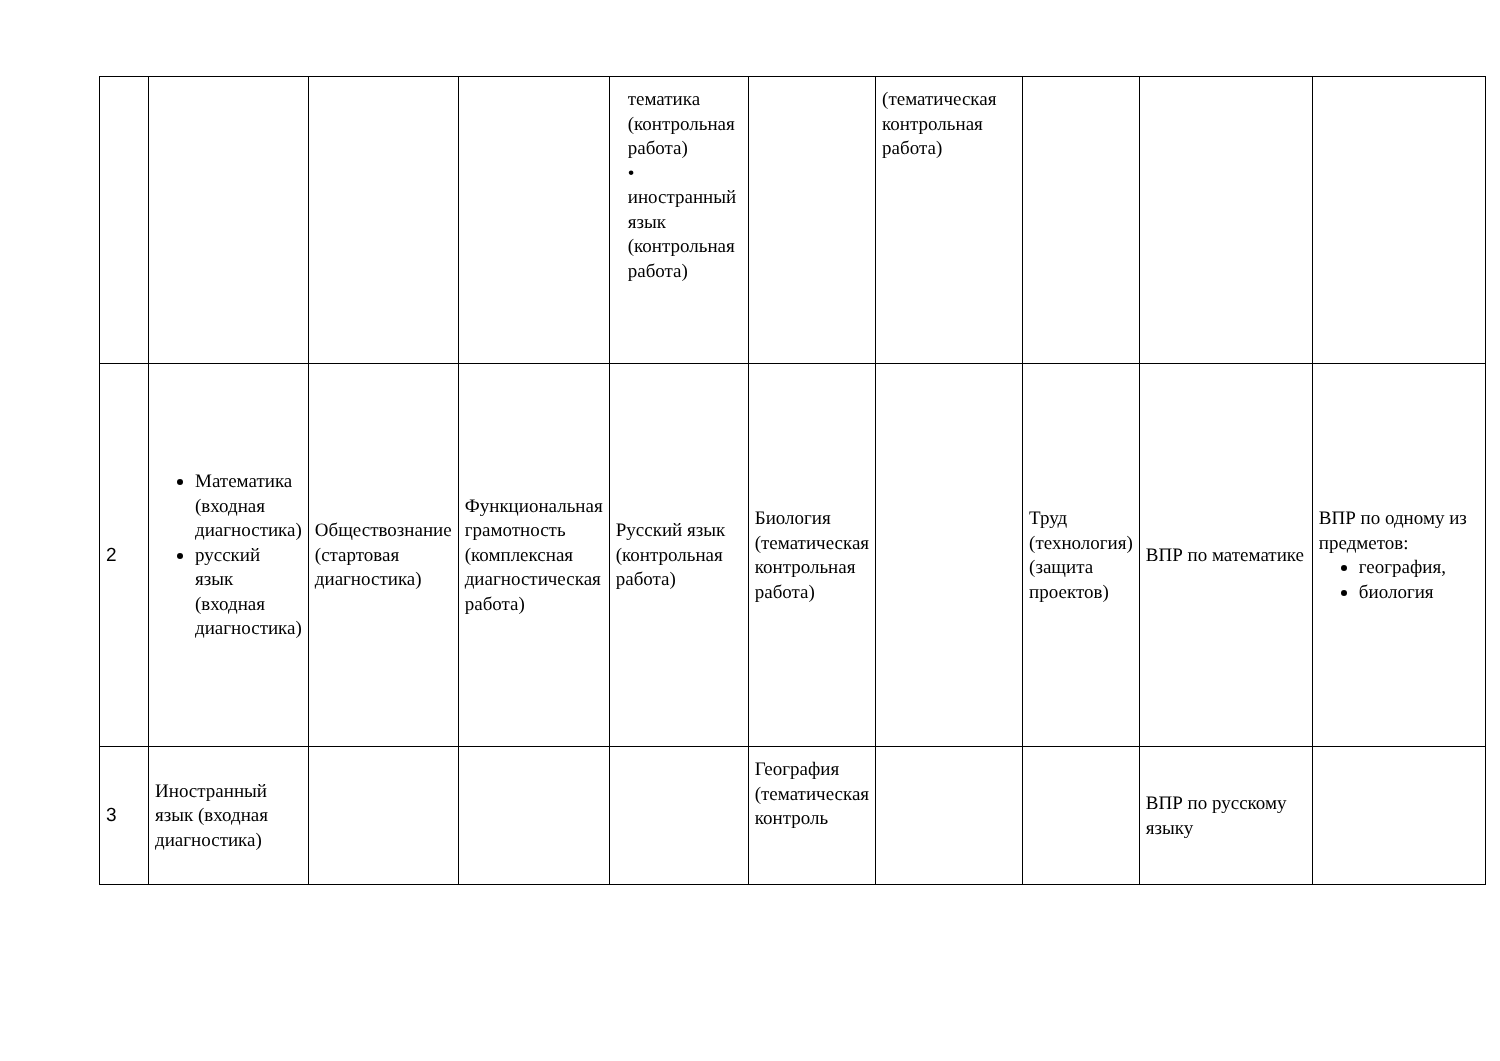| | | | | тематика (контрольная работа) • иностранный язык (контрольная работа) | | (тематическая контрольная работа) | | | |
| 2 | Математика (входная диагностика) русский язык (входная диагностика) | Обществознание (стартовая диагностика) | Функциональная грамотность (комплексная диагностическая работа) | Русский язык (контрольная работа) | Биология (тематическая контрольная работа) | | Труд (технология) (защита проектов) | ВПР по математике | ВПР по одному из предметов: география, биология |
| 3 | Иностранный язык (входная диагностика) | | | | География (тематическая контроль | | | ВПР по русскому языку | |